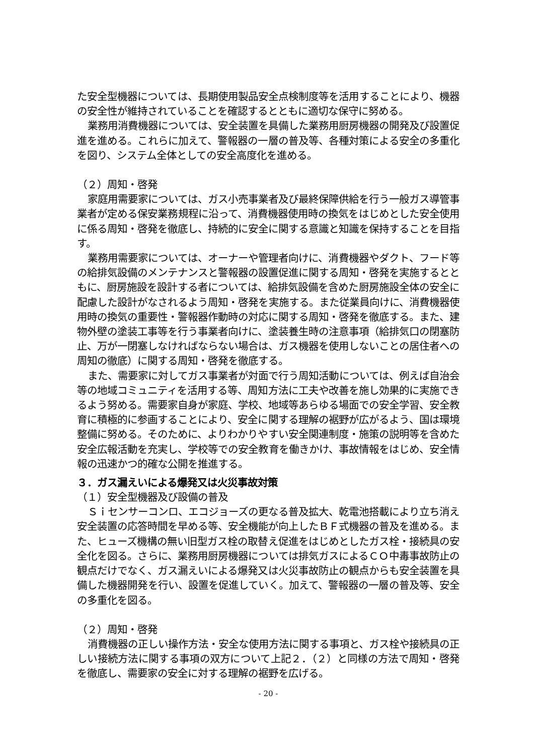た安全型機器については、長期使用製品安全点検制度等を活用することにより、機器の安全性が維持されていることを確認するとともに適切な保守に努める。
業務用消費機器については、安全装置を具備した業務用厨房機器の開発及び設置促進を進める。これらに加えて、警報器の一層の普及等、各種対策による安全の多重化を図り、システム全体としての安全高度化を進める。
（２）周知・啓発
家庭用需要家については、ガス小売事業者及び最終保障供給を行う一般ガス導管事業者が定める保安業務規程に沿って、消費機器使用時の換気をはじめとした安全使用に係る周知・啓発を徹底し、持続的に安全に関する意識と知識を保持することを目指す。
業務用需要家については、オーナーや管理者向けに、消費機器やダクト、フード等の給排気設備のメンテナンスと警報器の設置促進に関する周知・啓発を実施するとともに、厨房施設を設計する者については、給排気設備を含めた厨房施設全体の安全に配慮した設計がなされるよう周知・啓発を実施する。また従業員向けに、消費機器使用時の換気の重要性・警報器作動時の対応に関する周知・啓発を徹底する。また、建物外壁の塗装工事等を行う事業者向けに、塗装養生時の注意事項（給排気口の閉塞防止、万が一閉塞しなければならない場合は、ガス機器を使用しないことの居住者への周知の徹底）に関する周知・啓発を徹底する。
また、需要家に対してガス事業者が対面で行う周知活動については、例えば自治会等の地域コミュニティを活用する等、周知方法に工夫や改善を施し効果的に実施できるよう努める。需要家自身が家庭、学校、地域等あらゆる場面での安全学習、安全教育に積極的に参画することにより、安全に関する理解の裾野が広がるよう、国は環境整備に努める。そのために、よりわかりやすい安全関連制度・施策の説明等を含めた安全広報活動を充実し、学校等での安全教育を働きかけ、事故情報をはじめ、安全情報の迅速かつ的確な公開を推進する。
３．ガス漏えいによる爆発又は火災事故対策
（１）安全型機器及び設備の普及
Ｓｉセンサーコンロ、エコジョーズの更なる普及拡大、乾電池搭載により立ち消え安全装置の応答時間を早める等、安全機能が向上したＢＦ式機器の普及を進める。また、ヒューズ機構の無い旧型ガス栓の取替え促進をはじめとしたガス栓・接続具の安全化を図る。さらに、業務用厨房機器については排気ガスによるＣＯ中毒事故防止の観点だけでなく、ガス漏えいによる爆発又は火災事故防止の観点からも安全装置を具備した機器開発を行い、設置を促進していく。加えて、警報器の一層の普及等、安全の多重化を図る。
（２）周知・啓発
消費機器の正しい操作方法・安全な使用方法に関する事項と、ガス栓や接続具の正しい接続方法に関する事項の双方について上記２．（２）と同様の方法で周知・啓発を徹底し、需要家の安全に対する理解の裾野を広げる。
- 20 -